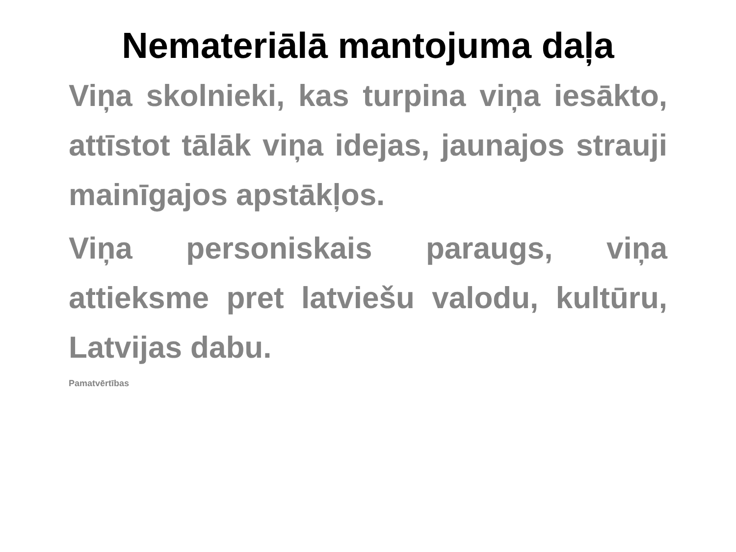Nemateriālā mantojuma daļa
Viņa skolnieki, kas turpina viņa iesākto, attīstot tālāk viņa idejas, jaunajos strauji mainīgajos apstākļos.
Viņa personiskais paraugs, viņa attieksme pret latviešu valodu, kultūru, Latvijas dabu.
Pamatvērtības